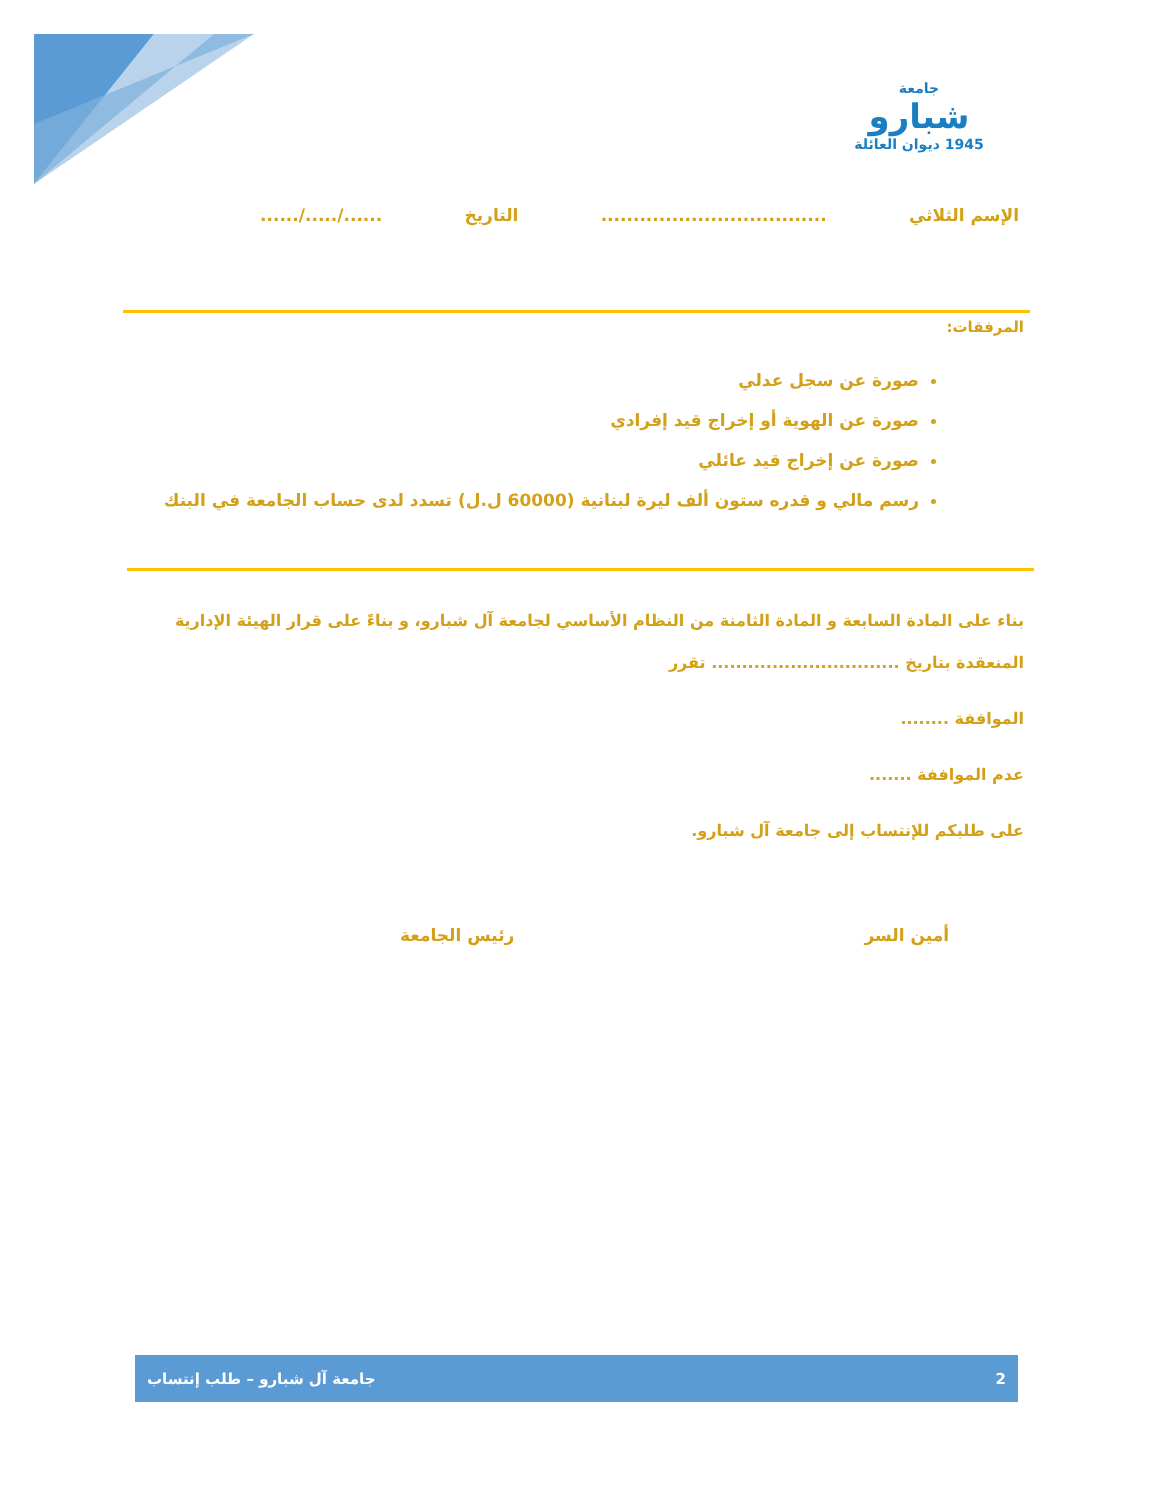جامعة
شبارو
1945 ديوان العائلة
الإسم الثلاثي................................... التاريخ....../...../......
المرفقات:
صورة عن سجل عدلي
صورة عن الهوية أو إخراج قيد إفرادي
صورة عن إخراج قيد عائلي
رسم مالي و قدره ستون ألف ليرة لبنانية (60000 ل.ل) تسدد لدى حساب الجامعة في البنك
بناء على المادة السابعة و المادة الثامنة من النظام الأساسي لجامعة آل شبارو، و بناءً على قرار الهيئة الإدارية المنعقدة بتاريخ ............................... تقرر
المواففة ........
عدم المواففة .......
على طلبكم للإنتساب إلى جامعة آل شبارو.
أمين السر رئيس الجامعة
2 جامعة آل شبارو – طلب إنتساب